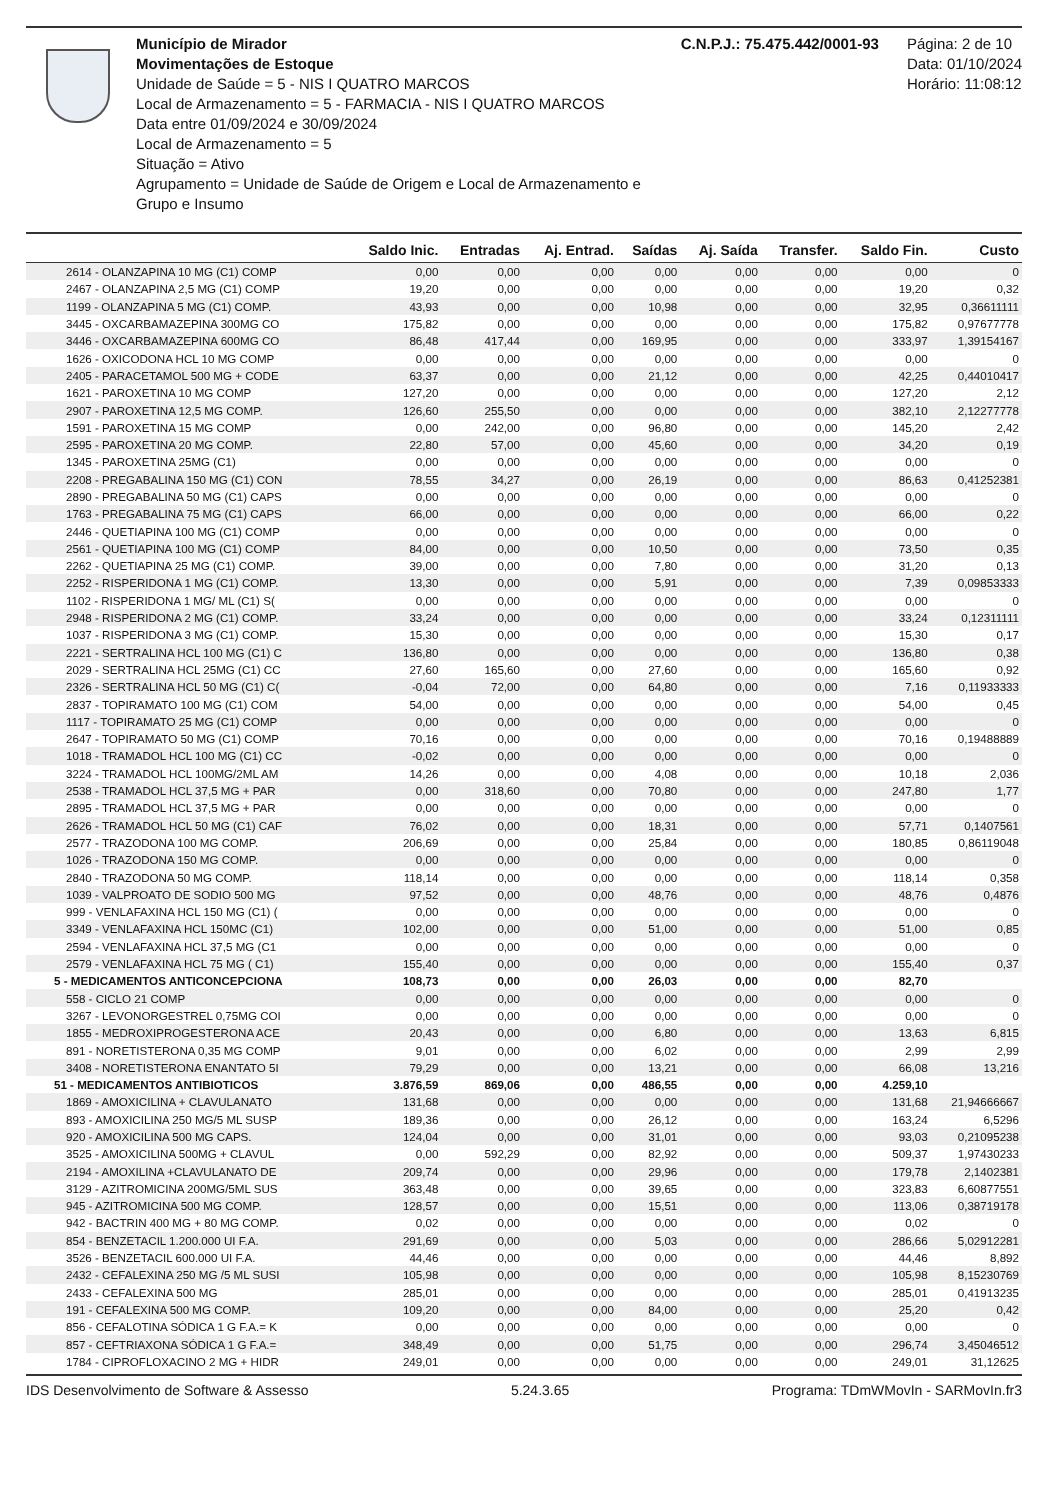Município de Mirador
Movimentações de Estoque
Unidade de Saúde = 5 - NIS I QUATRO MARCOS
Local de Armazenamento = 5 - FARMACIA - NIS I QUATRO MARCOS
Data entre 01/09/2024 e 30/09/2024
Local de Armazenamento = 5
Situação = Ativo
Agrupamento = Unidade de Saúde de Origem e Local de Armazenamento e Grupo e Insumo
C.N.P.J.: 75.475.442/0001-93 Página: 2 de 10
Data: 01/10/2024
Horário: 11:08:12
| | Saldo Inic. | Entradas | Aj. Entrad. | Saídas | Aj. Saída | Transfer. | Saldo Fin. | Custo |
| --- | --- | --- | --- | --- | --- | --- | --- | --- |
| 2614 - OLANZAPINA 10 MG (C1) COMP | 0,00 | 0,00 | 0,00 | 0,00 | 0,00 | 0,00 | 0,00 | 0 |
| 2467 - OLANZAPINA 2,5 MG (C1) COMP | 19,20 | 0,00 | 0,00 | 0,00 | 0,00 | 0,00 | 19,20 | 0,32 |
| 1199 - OLANZAPINA 5 MG (C1) COMP. | 43,93 | 0,00 | 0,00 | 10,98 | 0,00 | 0,00 | 32,95 | 0,36611111 |
| 3445 - OXCARBAMAZEPINA 300MG CO | 175,82 | 0,00 | 0,00 | 0,00 | 0,00 | 0,00 | 175,82 | 0,97677778 |
| 3446 - OXCARBAMAZEPINA 600MG CO | 86,48 | 417,44 | 0,00 | 169,95 | 0,00 | 0,00 | 333,97 | 1,39154167 |
| 1626 - OXICODONA HCL 10 MG COMP | 0,00 | 0,00 | 0,00 | 0,00 | 0,00 | 0,00 | 0,00 | 0 |
| 2405 - PARACETAMOL 500 MG + CODE | 63,37 | 0,00 | 0,00 | 21,12 | 0,00 | 0,00 | 42,25 | 0,44010417 |
| 1621 - PAROXETINA 10 MG COMP | 127,20 | 0,00 | 0,00 | 0,00 | 0,00 | 0,00 | 127,20 | 2,12 |
| 2907 - PAROXETINA 12,5 MG COMP. | 126,60 | 255,50 | 0,00 | 0,00 | 0,00 | 0,00 | 382,10 | 2,12277778 |
| 1591 - PAROXETINA 15 MG COMP | 0,00 | 242,00 | 0,00 | 96,80 | 0,00 | 0,00 | 145,20 | 2,42 |
| 2595 - PAROXETINA 20 MG COMP. | 22,80 | 57,00 | 0,00 | 45,60 | 0,00 | 0,00 | 34,20 | 0,19 |
| 1345 - PAROXETINA 25MG (C1) | 0,00 | 0,00 | 0,00 | 0,00 | 0,00 | 0,00 | 0,00 | 0 |
| 2208 - PREGABALINA 150 MG (C1) CON | 78,55 | 34,27 | 0,00 | 26,19 | 0,00 | 0,00 | 86,63 | 0,41252381 |
| 2890 - PREGABALINA 50 MG (C1) CAPS | 0,00 | 0,00 | 0,00 | 0,00 | 0,00 | 0,00 | 0,00 | 0 |
| 1763 - PREGABALINA 75 MG (C1) CAPS | 66,00 | 0,00 | 0,00 | 0,00 | 0,00 | 0,00 | 66,00 | 0,22 |
| 2446 - QUETIAPINA 100 MG (C1) COMP | 0,00 | 0,00 | 0,00 | 0,00 | 0,00 | 0,00 | 0,00 | 0 |
| 2561 - QUETIAPINA 100 MG (C1) COMP | 84,00 | 0,00 | 0,00 | 10,50 | 0,00 | 0,00 | 73,50 | 0,35 |
| 2262 - QUETIAPINA 25 MG (C1) COMP. | 39,00 | 0,00 | 0,00 | 7,80 | 0,00 | 0,00 | 31,20 | 0,13 |
| 2252 - RISPERIDONA 1 MG (C1) COMP. | 13,30 | 0,00 | 0,00 | 5,91 | 0,00 | 0,00 | 7,39 | 0,09853333 |
| 1102 - RISPERIDONA 1 MG/ ML (C1) S( | 0,00 | 0,00 | 0,00 | 0,00 | 0,00 | 0,00 | 0,00 | 0 |
| 2948 - RISPERIDONA 2 MG (C1) COMP. | 33,24 | 0,00 | 0,00 | 0,00 | 0,00 | 0,00 | 33,24 | 0,12311111 |
| 1037 - RISPERIDONA 3 MG (C1) COMP. | 15,30 | 0,00 | 0,00 | 0,00 | 0,00 | 0,00 | 15,30 | 0,17 |
| 2221 - SERTRALINA HCL 100 MG (C1) C | 136,80 | 0,00 | 0,00 | 0,00 | 0,00 | 0,00 | 136,80 | 0,38 |
| 2029 - SERTRALINA HCL 25MG (C1) CC | 27,60 | 165,60 | 0,00 | 27,60 | 0,00 | 0,00 | 165,60 | 0,92 |
| 2326 - SERTRALINA HCL 50 MG (C1) C( | -0,04 | 72,00 | 0,00 | 64,80 | 0,00 | 0,00 | 7,16 | 0,11933333 |
| 2837 - TOPIRAMATO 100 MG (C1) COM | 54,00 | 0,00 | 0,00 | 0,00 | 0,00 | 0,00 | 54,00 | 0,45 |
| 1117 - TOPIRAMATO 25 MG (C1) COMP | 0,00 | 0,00 | 0,00 | 0,00 | 0,00 | 0,00 | 0,00 | 0 |
| 2647 - TOPIRAMATO 50 MG (C1) COMP | 70,16 | 0,00 | 0,00 | 0,00 | 0,00 | 0,00 | 70,16 | 0,19488889 |
| 1018 - TRAMADOL HCL 100 MG (C1) CC | -0,02 | 0,00 | 0,00 | 0,00 | 0,00 | 0,00 | 0,00 | 0 |
| 3224 - TRAMADOL HCL 100MG/2ML AM | 14,26 | 0,00 | 0,00 | 4,08 | 0,00 | 0,00 | 10,18 | 2,036 |
| 2538 - TRAMADOL HCL 37,5 MG + PAR | 0,00 | 318,60 | 0,00 | 70,80 | 0,00 | 0,00 | 247,80 | 1,77 |
| 2895 - TRAMADOL HCL 37,5 MG + PAR | 0,00 | 0,00 | 0,00 | 0,00 | 0,00 | 0,00 | 0,00 | 0 |
| 2626 - TRAMADOL HCL 50 MG (C1) CAF | 76,02 | 0,00 | 0,00 | 18,31 | 0,00 | 0,00 | 57,71 | 0,1407561 |
| 2577 - TRAZODONA 100 MG COMP. | 206,69 | 0,00 | 0,00 | 25,84 | 0,00 | 0,00 | 180,85 | 0,86119048 |
| 1026 - TRAZODONA 150 MG COMP. | 0,00 | 0,00 | 0,00 | 0,00 | 0,00 | 0,00 | 0,00 | 0 |
| 2840 - TRAZODONA 50 MG COMP. | 118,14 | 0,00 | 0,00 | 0,00 | 0,00 | 0,00 | 118,14 | 0,358 |
| 1039 - VALPROATO DE SODIO 500 MG | 97,52 | 0,00 | 0,00 | 48,76 | 0,00 | 0,00 | 48,76 | 0,4876 |
| 999 - VENLAFAXINA HCL 150 MG (C1) ( | 0,00 | 0,00 | 0,00 | 0,00 | 0,00 | 0,00 | 0,00 | 0 |
| 3349 - VENLAFAXINA HCL 150MC (C1) | 102,00 | 0,00 | 0,00 | 51,00 | 0,00 | 0,00 | 51,00 | 0,85 |
| 2594 - VENLAFAXINA HCL 37,5 MG (C1 | 0,00 | 0,00 | 0,00 | 0,00 | 0,00 | 0,00 | 0,00 | 0 |
| 2579 - VENLAFAXINA HCL 75 MG ( C1) | 155,40 | 0,00 | 0,00 | 0,00 | 0,00 | 0,00 | 155,40 | 0,37 |
| 5 - MEDICAMENTOS ANTICONCEPCIONA | 108,73 | 0,00 | 0,00 | 26,03 | 0,00 | 0,00 | 82,70 | |
| 558 - CICLO 21 COMP | 0,00 | 0,00 | 0,00 | 0,00 | 0,00 | 0,00 | 0,00 | 0 |
| 3267 - LEVONORGESTREL 0,75MG COI | 0,00 | 0,00 | 0,00 | 0,00 | 0,00 | 0,00 | 0,00 | 0 |
| 1855 - MEDROXIPROGESTERONA ACE | 20,43 | 0,00 | 0,00 | 6,80 | 0,00 | 0,00 | 13,63 | 6,815 |
| 891 - NORETISTERONA 0,35 MG COMP | 9,01 | 0,00 | 0,00 | 6,02 | 0,00 | 0,00 | 2,99 | 2,99 |
| 3408 - NORETISTERONA ENANTATO 5I | 79,29 | 0,00 | 0,00 | 13,21 | 0,00 | 0,00 | 66,08 | 13,216 |
| 51 - MEDICAMENTOS ANTIBIOTICOS | 3.876,59 | 869,06 | 0,00 | 486,55 | 0,00 | 0,00 | 4.259,10 | |
| 1869 - AMOXICILINA + CLAVULANATO | 131,68 | 0,00 | 0,00 | 0,00 | 0,00 | 0,00 | 131,68 | 21,94666667 |
| 893 - AMOXICILINA 250 MG/5 ML SUSP | 189,36 | 0,00 | 0,00 | 26,12 | 0,00 | 0,00 | 163,24 | 6,5296 |
| 920 - AMOXICILINA 500 MG CAPS. | 124,04 | 0,00 | 0,00 | 31,01 | 0,00 | 0,00 | 93,03 | 0,21095238 |
| 3525 - AMOXICILINA 500MG + CLAVUL | 0,00 | 592,29 | 0,00 | 82,92 | 0,00 | 0,00 | 509,37 | 1,97430233 |
| 2194 - AMOXILINA +CLAVULANATO DE | 209,74 | 0,00 | 0,00 | 29,96 | 0,00 | 0,00 | 179,78 | 2,1402381 |
| 3129 - AZITROMICINA 200MG/5ML SUS | 363,48 | 0,00 | 0,00 | 39,65 | 0,00 | 0,00 | 323,83 | 6,60877551 |
| 945 - AZITROMICINA 500 MG COMP. | 128,57 | 0,00 | 0,00 | 15,51 | 0,00 | 0,00 | 113,06 | 0,38719178 |
| 942 - BACTRIN 400 MG + 80 MG COMP. | 0,02 | 0,00 | 0,00 | 0,00 | 0,00 | 0,00 | 0,02 | 0 |
| 854 - BENZETACIL 1.200.000 UI F.A. | 291,69 | 0,00 | 0,00 | 5,03 | 0,00 | 0,00 | 286,66 | 5,02912281 |
| 3526 - BENZETACIL 600.000 UI F.A. | 44,46 | 0,00 | 0,00 | 0,00 | 0,00 | 0,00 | 44,46 | 8,892 |
| 2432 - CEFALEXINA 250 MG /5 ML SUSI | 105,98 | 0,00 | 0,00 | 0,00 | 0,00 | 0,00 | 105,98 | 8,15230769 |
| 2433 - CEFALEXINA 500 MG | 285,01 | 0,00 | 0,00 | 0,00 | 0,00 | 0,00 | 285,01 | 0,41913235 |
| 191 - CEFALEXINA 500 MG COMP. | 109,20 | 0,00 | 0,00 | 84,00 | 0,00 | 0,00 | 25,20 | 0,42 |
| 856 - CEFALOTINA SÓDICA 1 G F.A.= K | 0,00 | 0,00 | 0,00 | 0,00 | 0,00 | 0,00 | 0,00 | 0 |
| 857 - CEFTRIAXONA SÓDICA 1 G F.A.= | 348,49 | 0,00 | 0,00 | 51,75 | 0,00 | 0,00 | 296,74 | 3,45046512 |
| 1784 - CIPROFLOXACINO 2 MG + HIDR | 249,01 | 0,00 | 0,00 | 0,00 | 0,00 | 0,00 | 249,01 | 31,12625 |
IDS Desenvolvimento de Software & Assesso 5.24.3.65 Programa: TDmWMovIn - SARMovIn.fr3